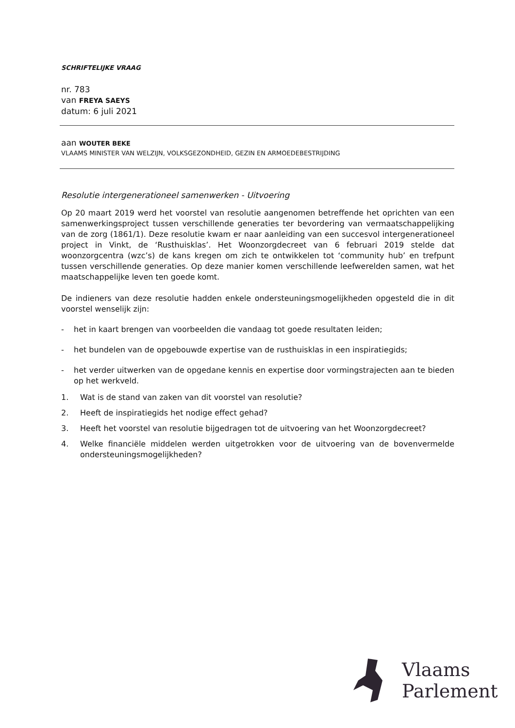SCHRIFTELIJKE VRAAG
nr. 783
van FREYA SAEYS
datum: 6 juli 2021
aan WOUTER BEKE
VLAAMS MINISTER VAN WELZIJN, VOLKSGEZONDHEID, GEZIN EN ARMOEDEBESTRIJDING
Resolutie intergenerationeel samenwerken - Uitvoering
Op 20 maart 2019 werd het voorstel van resolutie aangenomen betreffende het oprichten van een samenwerkingsproject tussen verschillende generaties ter bevordering van vermaatschappelijking van de zorg (1861/1). Deze resolutie kwam er naar aanleiding van een succesvol intergenerationeel project in Vinkt, de ‘Rusthuisklas’. Het Woonzorgdecreet van 6 februari 2019 stelde dat woonzorgcentra (wzc’s) de kans kregen om zich te ontwikkelen tot ‘community hub’ en trefpunt tussen verschillende generaties. Op deze manier komen verschillende leefwerelden samen, wat het maatschappelijke leven ten goede komt.
De indieners van deze resolutie hadden enkele ondersteuningsmogelijkheden opgesteld die in dit voorstel wenselijk zijn:
- het in kaart brengen van voorbeelden die vandaag tot goede resultaten leiden;
- het bundelen van de opgebouwde expertise van de rusthuisklas in een inspiratiegids;
- het verder uitwerken van de opgedane kennis en expertise door vormingstrajecten aan te bieden op het werkveld.
1. Wat is de stand van zaken van dit voorstel van resolutie?
2. Heeft de inspiratiegids het nodige effect gehad?
3. Heeft het voorstel van resolutie bijgedragen tot de uitvoering van het Woonzorgdecreet?
4. Welke financiële middelen werden uitgetrokken voor de uitvoering van de bovenvermelde ondersteuningsmogelijkheden?
Vlaams
Parlement